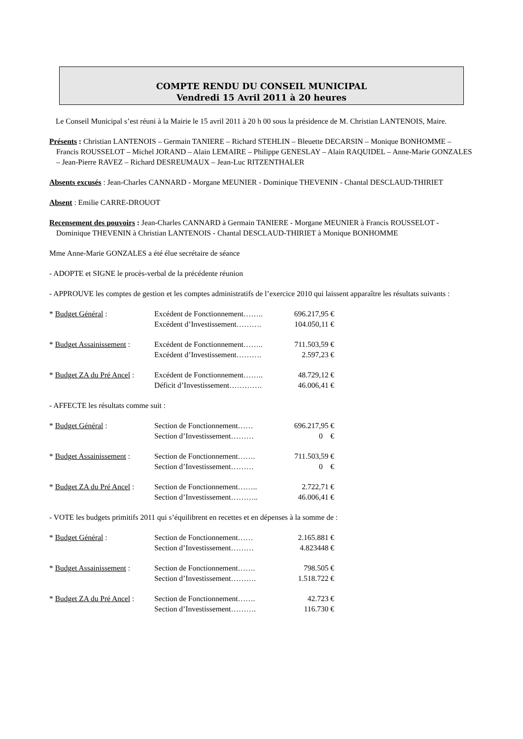COMPTE RENDU DU CONSEIL MUNICIPAL
Vendredi 15 Avril 2011 à 20 heures
Le Conseil Municipal s’est réuni à la Mairie le 15 avril 2011 à 20 h 00 sous la présidence de M. Christian LANTENOIS, Maire.
Présents : Christian LANTENOIS – Germain TANIERE – Richard STEHLIN – Bleuette DECARSIN – Monique BONHOMME – Francis ROUSSELOT – Michel JORAND – Alain LEMAIRE – Philippe GENESLAY – Alain RAQUIDEL – Anne-Marie GONZALES – Jean-Pierre RAVEZ – Richard DESREUMAUX – Jean-Luc RITZENTHALER
Absents excusés : Jean-Charles CANNARD - Morgane MEUNIER - Dominique THEVENIN - Chantal DESCLAUD-THIRIET
Absent : Emilie CARRE-DROUOT
Recensement des pouvoirs : Jean-Charles CANNARD à Germain TANIERE - Morgane MEUNIER à Francis ROUSSELOT - Dominique THEVENIN à Christian LANTENOIS - Chantal DESCLAUD-THIRIET à Monique BONHOMME
Mme Anne-Marie GONZALES a été élue secrétaire de séance
- ADOPTE et SIGNE le procès-verbal de la précédente réunion
- APPROUVE les comptes de gestion et les comptes administratifs de l’exercice 2010 qui laissent apparaître les résultats suivants :
| * Budget Général : | Excédent de Fonctionnement…….. | 696.217,95 € |
| | Excédent d’Investissement………. | 104.050,11 € |
| * Budget Assainissement : | Excédent de Fonctionnement…….. | 711.503,59 € |
| | Excédent d’Investissement………. | 2.597,23 € |
| * Budget ZA du Pré Ancel : | Excédent de Fonctionnement…….. | 48.729,12 € |
| | Déficit d’Investissement…………. | 46.006,41 € |
- AFFECTE les résultats comme suit :
| * Budget Général : | Section de Fonctionnement…… | 696.217,95 € |
| | Section d’Investissement……… | 0 € |
| * Budget Assainissement : | Section de Fonctionnement……. | 711.503,59 € |
| | Section d’Investissement……… | 0 € |
| * Budget ZA du Pré Ancel : | Section de Fonctionnement…….. | 2.722,71 € |
| | Section d’Investissement……….. | 46.006,41 € |
- VOTE les budgets primitifs 2011 qui s’équilibrent en recettes et en dépenses à la somme de :
| * Budget Général : | Section de Fonctionnement…… | 2.165.881 € |
| | Section d’Investissement……… | 4.823448 € |
| * Budget Assainissement : | Section de Fonctionnement……. | 798.505 € |
| | Section d’Investissement………. | 1.518.722 € |
| * Budget ZA du Pré Ancel : | Section de Fonctionnement……. | 42.723 € |
| | Section d’Investissement………. | 116.730 € |